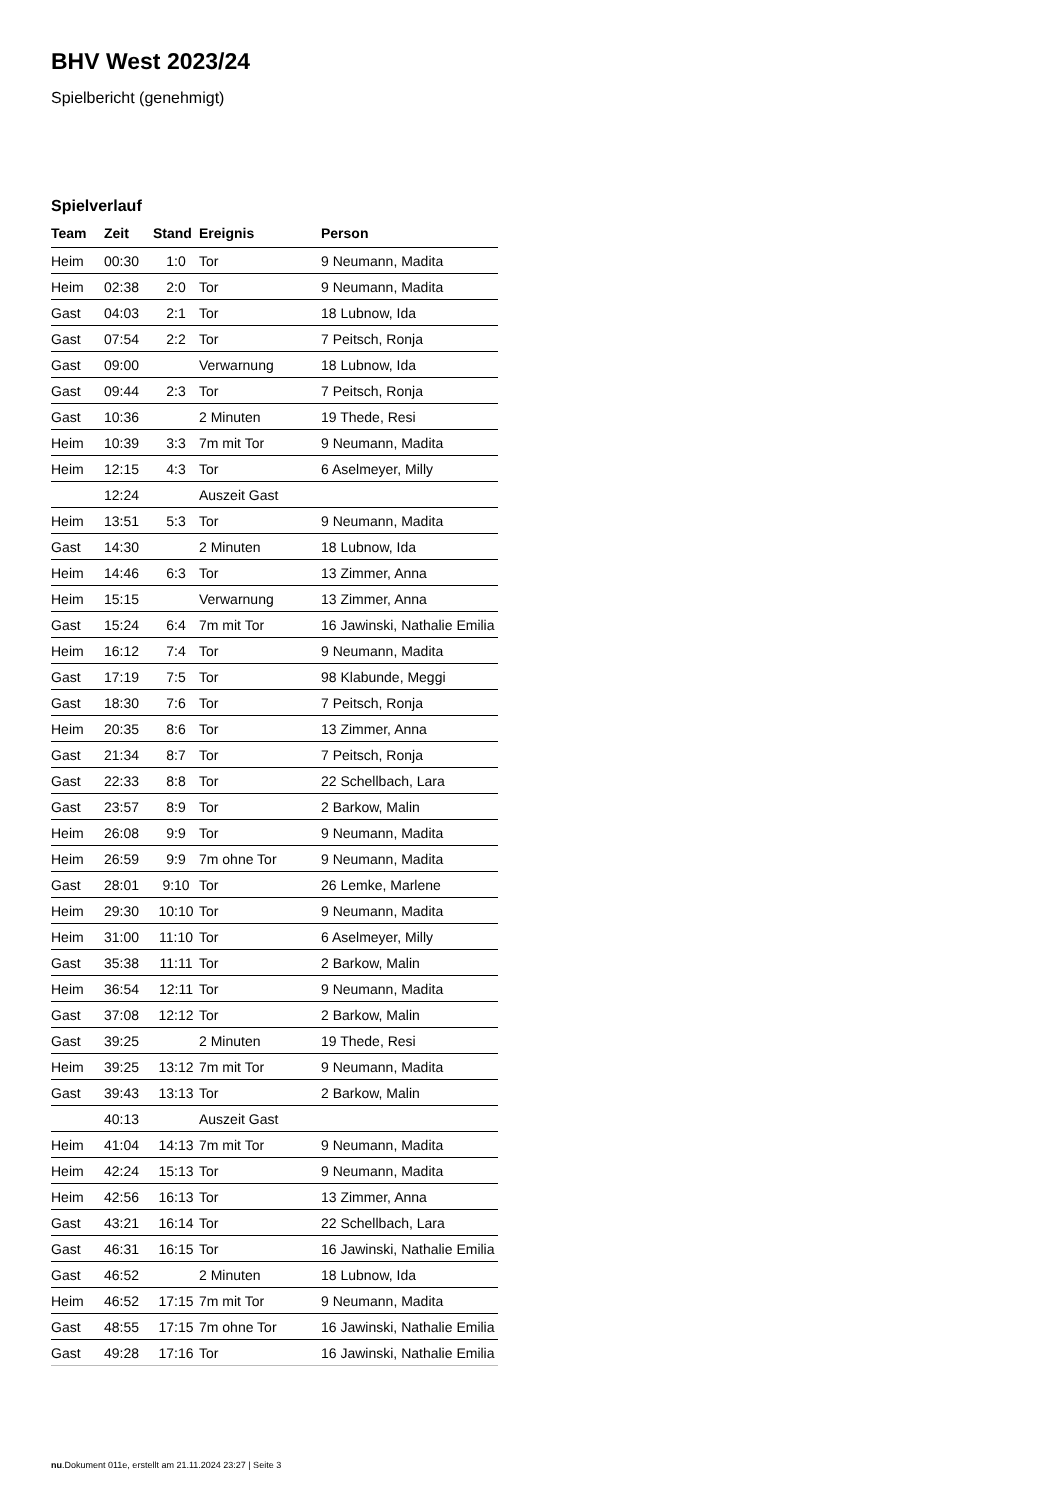BHV West 2023/24
Spielbericht (genehmigt)
Spielverlauf
| Team | Zeit | Stand | Ereignis | Person |
| --- | --- | --- | --- | --- |
| Heim | 00:30 | 1:0 | Tor | 9 Neumann, Madita |
| Heim | 02:38 | 2:0 | Tor | 9 Neumann, Madita |
| Gast | 04:03 | 2:1 | Tor | 18 Lubnow, Ida |
| Gast | 07:54 | 2:2 | Tor | 7 Peitsch, Ronja |
| Gast | 09:00 | | Verwarnung | 18 Lubnow, Ida |
| Gast | 09:44 | 2:3 | Tor | 7 Peitsch, Ronja |
| Gast | 10:36 | | 2 Minuten | 19 Thede, Resi |
| Heim | 10:39 | 3:3 | 7m mit Tor | 9 Neumann, Madita |
| Heim | 12:15 | 4:3 | Tor | 6 Aselmeyer, Milly |
| | 12:24 | | Auszeit Gast | |
| Heim | 13:51 | 5:3 | Tor | 9 Neumann, Madita |
| Gast | 14:30 | | 2 Minuten | 18 Lubnow, Ida |
| Heim | 14:46 | 6:3 | Tor | 13 Zimmer, Anna |
| Heim | 15:15 | | Verwarnung | 13 Zimmer, Anna |
| Gast | 15:24 | 6:4 | 7m mit Tor | 16 Jawinski, Nathalie Emilia |
| Heim | 16:12 | 7:4 | Tor | 9 Neumann, Madita |
| Gast | 17:19 | 7:5 | Tor | 98 Klabunde, Meggi |
| Gast | 18:30 | 7:6 | Tor | 7 Peitsch, Ronja |
| Heim | 20:35 | 8:6 | Tor | 13 Zimmer, Anna |
| Gast | 21:34 | 8:7 | Tor | 7 Peitsch, Ronja |
| Gast | 22:33 | 8:8 | Tor | 22 Schellbach, Lara |
| Gast | 23:57 | 8:9 | Tor | 2 Barkow, Malin |
| Heim | 26:08 | 9:9 | Tor | 9 Neumann, Madita |
| Heim | 26:59 | 9:9 | 7m ohne Tor | 9 Neumann, Madita |
| Gast | 28:01 | 9:10 | Tor | 26 Lemke, Marlene |
| Heim | 29:30 | 10:10 | Tor | 9 Neumann, Madita |
| Heim | 31:00 | 11:10 | Tor | 6 Aselmeyer, Milly |
| Gast | 35:38 | 11:11 | Tor | 2 Barkow, Malin |
| Heim | 36:54 | 12:11 | Tor | 9 Neumann, Madita |
| Gast | 37:08 | 12:12 | Tor | 2 Barkow, Malin |
| Gast | 39:25 | | 2 Minuten | 19 Thede, Resi |
| Heim | 39:25 | 13:12 | 7m mit Tor | 9 Neumann, Madita |
| Gast | 39:43 | 13:13 | Tor | 2 Barkow, Malin |
| | 40:13 | | Auszeit Gast | |
| Heim | 41:04 | 14:13 | 7m mit Tor | 9 Neumann, Madita |
| Heim | 42:24 | 15:13 | Tor | 9 Neumann, Madita |
| Heim | 42:56 | 16:13 | Tor | 13 Zimmer, Anna |
| Gast | 43:21 | 16:14 | Tor | 22 Schellbach, Lara |
| Gast | 46:31 | 16:15 | Tor | 16 Jawinski, Nathalie Emilia |
| Gast | 46:52 | | 2 Minuten | 18 Lubnow, Ida |
| Heim | 46:52 | 17:15 | 7m mit Tor | 9 Neumann, Madita |
| Gast | 48:55 | 17:15 | 7m ohne Tor | 16 Jawinski, Nathalie Emilia |
| Gast | 49:28 | 17:16 | Tor | 16 Jawinski, Nathalie Emilia |
nu.Dokument 011e, erstellt am 21.11.2024 23:27 | Seite 3